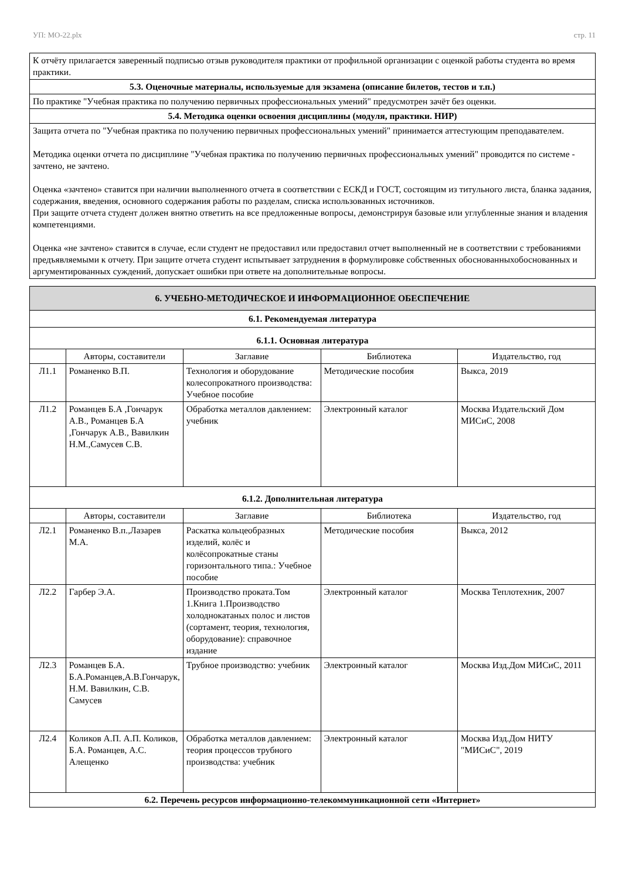УП: МО-22.plx стр. 11
| К отчёту прилагается заверенный подписью отзыв руководителя практики от профильной организации с оценкой работы студента во время практики. |
| 5.3. Оценочные материалы, используемые для экзамена (описание билетов, тестов и т.п.) |
| По практике "Учебная практика по получению первичных профессиональных умений" предусмотрен зачёт без оценки. |
| 5.4. Методика оценки освоения дисциплины (модуля, практики. НИР) |
| Защита отчета по "Учебная практика по получению первичных профессиональных умений" принимается аттестующим преподавателем. Методика оценки отчета по дисциплине "Учебная практика по получению первичных профессиональных умений" проводится по системе - зачтено, не зачтено. Оценка «зачтено» ставится при наличии выполненного отчета в соответствии с ЕСКД и ГОСТ, состоящим из титульного листа, бланка задания, содержания, введения, основного содержания работы по разделам, списка использованных источников. При защите отчета студент должен внятно ответить на все предложенные вопросы, демонстрируя базовые или углубленные знания и владения компетенциями. Оценка «не зачтено» ставится в случае, если студент не предоставил или предоставил отчет выполненный не в соответствии с требованиями предъявляемыми к отчету. При защите отчета студент испытывает затруднения в формулировке собственных обоснованныхобоснованных и аргументированных суждений, допускает ошибки при ответе на дополнительные вопросы. |
| 6. УЧЕБНО-МЕТОДИЧЕСКОЕ И ИНФОРМАЦИОННОЕ ОБЕСПЕЧЕНИЕ | | | | |
| 6.1. Рекомендуемая литература | | | | |
| 6.1.1. Основная литература | | | | |
| | Авторы, составители | Заглавие | Библиотека | Издательство, год |
| Л1.1 | Романенко В.П. | Технология и оборудование колесопрокатного производства: Учебное пособие | Методические пособия | Выкса, 2019 |
| Л1.2 | Романцев Б.А ,Гончарук А.В., Романцев Б.А ,Гончарук А.В., Вавилкин Н.М.,Самусев С.В. | Обработка металлов давлением: учебник | Электронный каталог | Москва Издательский Дом МИСиС, 2008 |
| 6.1.2. Дополнительная литература | | | | |
| | Авторы, составители | Заглавие | Библиотека | Издательство, год |
| Л2.1 | Романенко В.п.,Лазарев М.А. | Раскатка кольцеобразных изделий, колёс и колёсопрокатные станы горизонтального типа.: Учебное пособие | Методические пособия | Выкса, 2012 |
| Л2.2 | Гарбер Э.А. | Производство проката.Том 1.Книга 1.Производство холоднокатаных полос и листов (сортамент, теория, технология, оборудование): справочное издание | Электронный каталог | Москва Теплотехник, 2007 |
| Л2.3 | Романцев Б.А. Б.А.Романцев,А.В.Гончарук, Н.М. Вавилкин, С.В. Самусев | Трубное производство: учебник | Электронный каталог | Москва Изд.Дом МИСиС, 2011 |
| Л2.4 | Коликов А.П. А.П. Коликов, Б.А. Романцев, А.С. Алещенко | Обработка металлов давлением: теория процессов трубного производства: учебник | Электронный каталог | Москва Изд.Дом НИТУ "МИСиС", 2019 |
| 6.2. Перечень ресурсов информационно-телекоммуникационной сети «Интернет» | | | | |